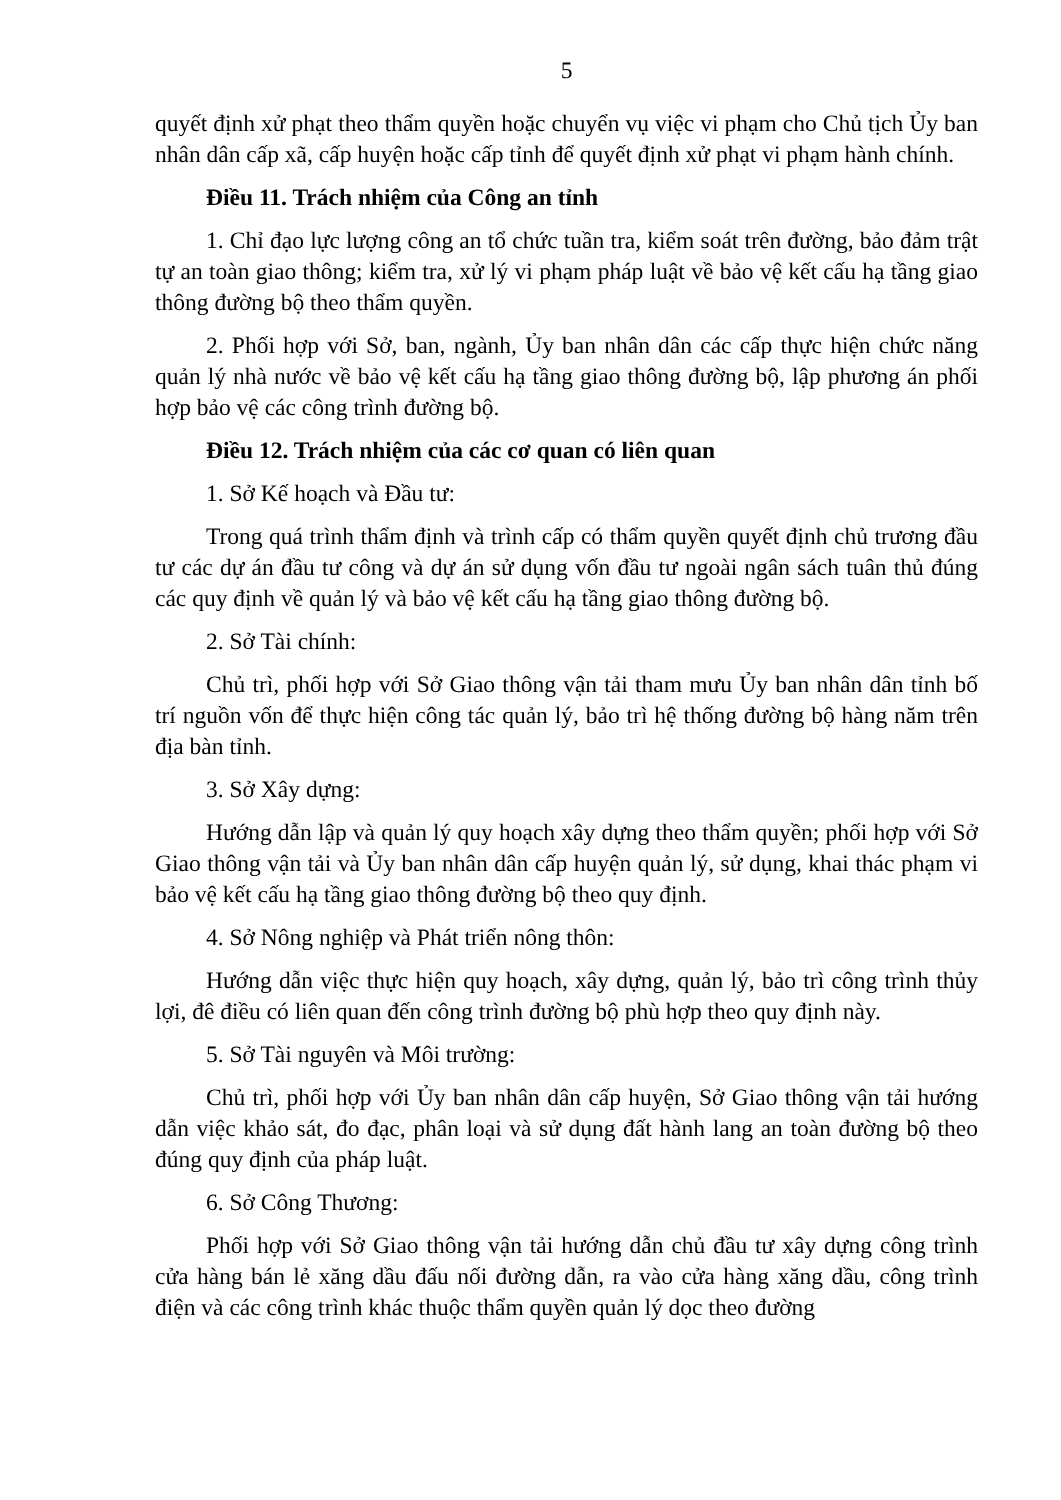5
quyết định xử phạt theo thẩm quyền hoặc chuyển vụ việc vi phạm cho Chủ tịch Ủy ban nhân dân cấp xã, cấp huyện hoặc cấp tỉnh để quyết định xử phạt vi phạm hành chính.
Điều 11. Trách nhiệm của Công an tỉnh
1. Chỉ đạo lực lượng công an tổ chức tuần tra, kiểm soát trên đường, bảo đảm trật tự an toàn giao thông; kiểm tra, xử lý vi phạm pháp luật về bảo vệ kết cấu hạ tầng giao thông đường bộ theo thẩm quyền.
2. Phối hợp với Sở, ban, ngành, Ủy ban nhân dân các cấp thực hiện chức năng quản lý nhà nước về bảo vệ kết cấu hạ tầng giao thông đường bộ, lập phương án phối hợp bảo vệ các công trình đường bộ.
Điều 12. Trách nhiệm của các cơ quan có liên quan
1. Sở Kế hoạch và Đầu tư:
Trong quá trình thẩm định và trình cấp có thẩm quyền quyết định chủ trương đầu tư các dự án đầu tư công và dự án sử dụng vốn đầu tư ngoài ngân sách tuân thủ đúng các quy định về quản lý và bảo vệ kết cấu hạ tầng giao thông đường bộ.
2. Sở Tài chính:
Chủ trì, phối hợp với Sở Giao thông vận tải tham mưu Ủy ban nhân dân tỉnh bố trí nguồn vốn để thực hiện công tác quản lý, bảo trì hệ thống đường bộ hàng năm trên địa bàn tỉnh.
3. Sở Xây dựng:
Hướng dẫn lập và quản lý quy hoạch xây dựng theo thẩm quyền; phối hợp với Sở Giao thông vận tải và Ủy ban nhân dân cấp huyện quản lý, sử dụng, khai thác phạm vi bảo vệ kết cấu hạ tầng giao thông đường bộ theo quy định.
4. Sở Nông nghiệp và Phát triển nông thôn:
Hướng dẫn việc thực hiện quy hoạch, xây dựng, quản lý, bảo trì công trình thủy lợi, đê điều có liên quan đến công trình đường bộ phù hợp theo quy định này.
5. Sở Tài nguyên và Môi trường:
Chủ trì, phối hợp với Ủy ban nhân dân cấp huyện, Sở Giao thông vận tải hướng dẫn việc khảo sát, đo đạc, phân loại và sử dụng đất hành lang an toàn đường bộ theo đúng quy định của pháp luật.
6. Sở Công Thương:
Phối hợp với Sở Giao thông vận tải hướng dẫn chủ đầu tư xây dựng công trình cửa hàng bán lẻ xăng dầu đấu nối đường dẫn, ra vào cửa hàng xăng dầu, công trình điện và các công trình khác thuộc thẩm quyền quản lý dọc theo đường